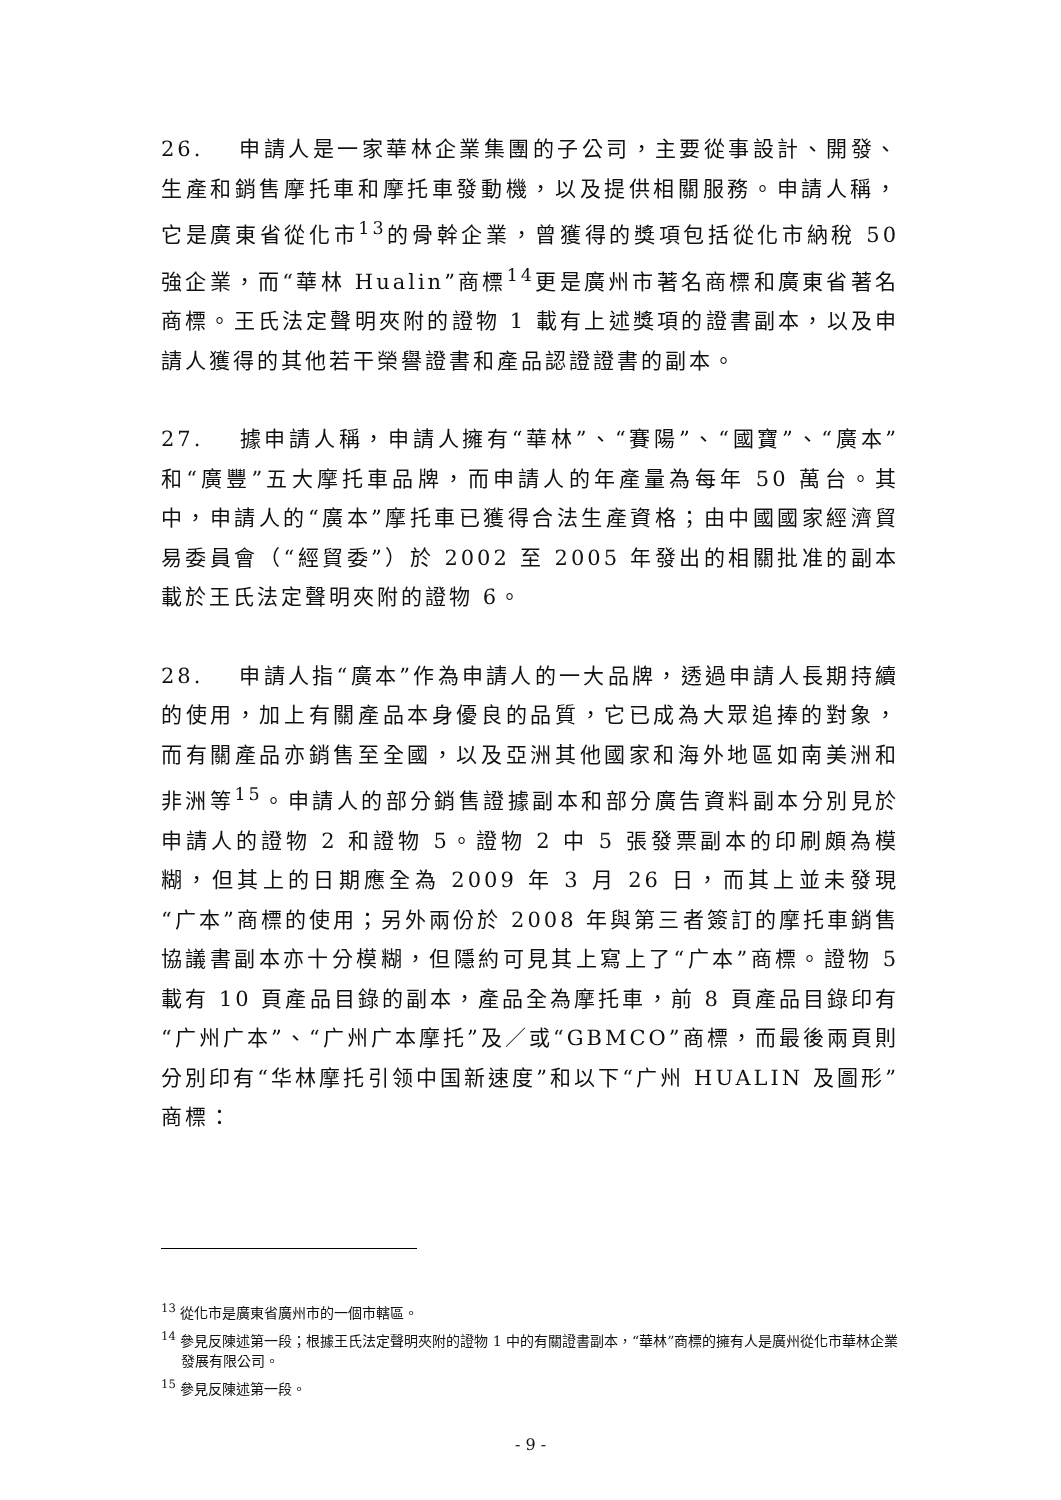26. 申請人是一家華林企業集團的子公司，主要從事設計、開發、生產和銷售摩托車和摩托車發動機，以及提供相關服務。申請人稱，它是廣東省從化市<sup>13</sup>的骨幹企業，曾獲得的獎項包括從化市納稅 50 強企業，而“華林 Hualin”商標<sup>14</sup>更是廣州市著名商標和廣東省著名商標。王氏法定聲明夾附的證物 1 載有上述獎項的證書副本，以及申請人獲得的其他若干榮譽證書和產品認證證書的副本。
27. 據申請人稱，申請人擁有“華林”、“賽陽”、“國寶”、“廣本”和“廣豐”五大摩托車品牌，而申請人的年產量為每年 50 萬台。其中，申請人的“廣本”摩托車已獲得合法生產資格；由中國國家經濟貿易委員會（“經貿委”）於 2002 至 2005 年發出的相關批准的副本載於王氏法定聲明夾附的證物 6。
28. 申請人指“廣本”作為申請人的一大品牌，透過申請人長期持續的使用，加上有關產品本身優良的品質，它已成為大眾追捧的對象，而有關產品亦銷售至全國，以及亞洲其他國家和海外地區如南美洲和非洲等<sup>15</sup>。申請人的部分銷售證據副本和部分廣告資料副本分別見於申請人的證物 2 和證物 5。證物 2 中 5 張發票副本的印刷頗為模糊，但其上的日期應全為 2009 年 3 月 26 日，而其上並未發現“广本”商標的使用；另外兩份於 2008 年與第三者簽訂的摩托車銷售協議書副本亦十分模糊，但隱約可見其上寫上了“广本”商標。證物 5 載有 10 頁產品目錄的副本，產品全為摩托車，前 8 頁產品目錄印有“广州广本”、“广州广本摩托”及／或“GBMCO”商標，而最後兩頁則分別印有“华林摩托引领中国新速度”和以下“广州 HUALIN 及圖形”商標：
<sup>13</sup> 從化市是廣東省廣州市的一個市轄區。
<sup>14</sup> 參見反陳述第一段；根據王氏法定聲明夾附的證物 1 中的有關證書副本，“華林”商標的擁有人是廣州從化市華林企業發展有限公司。
<sup>15</sup> 參見反陳述第一段。
- 9 -